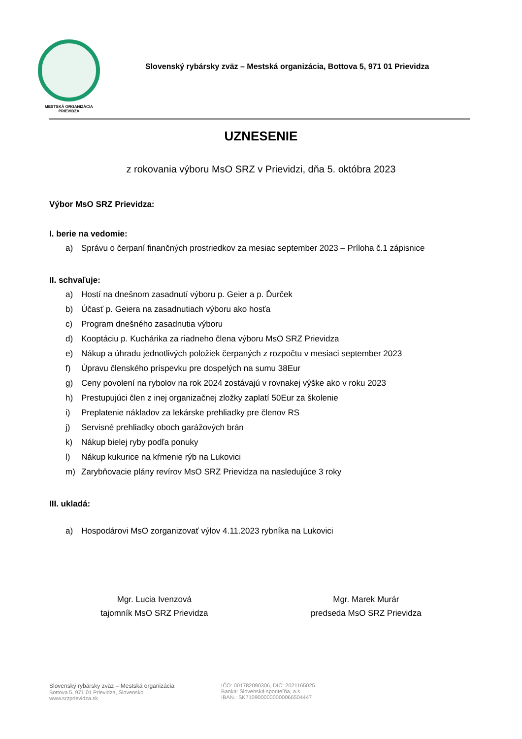MESTSKÁ ORGANIZÁCIA
PRIEVIDZA
Slovenský rybársky zväz – Mestská organizácia, Bottova 5, 971 01 Prievidza
UZNESENIE
z rokovania výboru MsO SRZ v Prievidzi, dňa 5. októbra 2023
Výbor MsO SRZ Prievidza:
I. berie na vedomie:
a) Správu o čerpaní finančných prostriedkov za mesiac september 2023 – Príloha č.1 zápisnice
II. schvaľuje:
a) Hostí na dnešnom zasadnutí výboru p. Geier a p. Ďurček
b) Účasť p. Geiera na zasadnutiach výboru ako hosťa
c) Program dnešného zasadnutia výboru
d) Kooptáciu p. Kuchárika za riadneho člena výboru MsO SRZ Prievidza
e) Nákup a úhradu jednotlivých položiek čerpaných z rozpočtu v mesiaci september 2023
f) Úpravu členského príspevku pre dospelých na sumu 38Eur
g) Ceny povolení na rybolov na rok 2024 zostávajú v rovnakej výške ako v roku 2023
h) Prestupujúci člen z inej organizačnej zložky zaplatí 50Eur za školenie
i) Preplatenie nákladov za lekárske prehliadky pre členov RS
j) Servisné prehliadky oboch garážových brán
k) Nákup bielej ryby podľa ponuky
l) Nákup kukurice na kŕmenie rýb na Lukovici
m) Zarybňovacie plány revírov MsO SRZ Prievidza na nasledujúce 3 roky
III. ukladá:
a) Hospodárovi MsO zorganizovať výlov 4.11.2023 rybníka na Lukovici
Mgr. Lucia Ivenzová
tajomník MsO SRZ Prievidza
Mgr. Marek Murár
predseda MsO SRZ Prievidza
Slovenský rybársky zväz – Mestská organizácia
Bottova 5, 971 01 Prievidza, Slovensko
www.srzprievidza.sk
IČO: 001782090306, DIČ: 2021165025
Banka: Slovenská sporiteľňa, a.s
IBAN.: SK7109000000000066504447